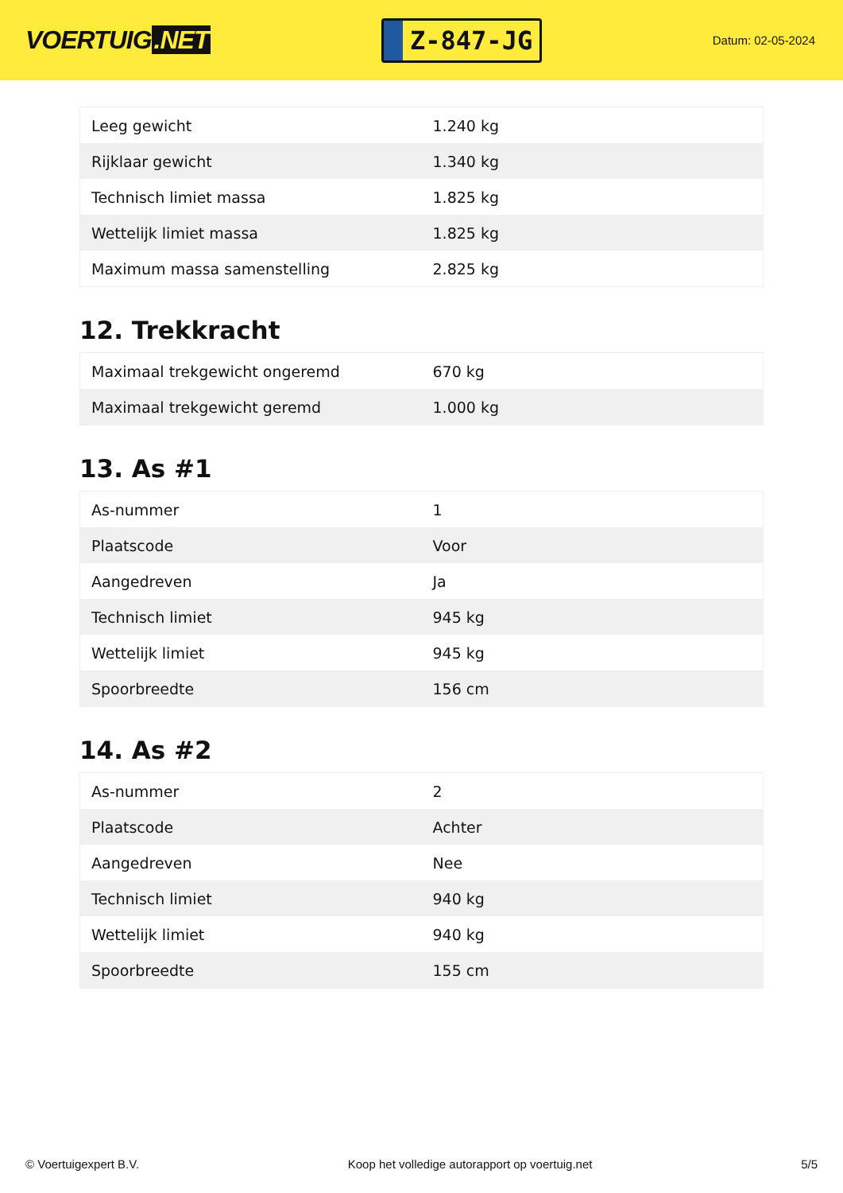VOERTUIG.NET
Z-847-JG
Datum: 02-05-2024
| Leeg gewicht | 1.240 kg |
| Rijklaar gewicht | 1.340 kg |
| Technisch limiet massa | 1.825 kg |
| Wettelijk limiet massa | 1.825 kg |
| Maximum massa samenstelling | 2.825 kg |
12. Trekkracht
| Maximaal trekgewicht ongeremd | 670 kg |
| Maximaal trekgewicht geremd | 1.000 kg |
13. As #1
| As-nummer | 1 |
| Plaatscode | Voor |
| Aangedreven | Ja |
| Technisch limiet | 945 kg |
| Wettelijk limiet | 945 kg |
| Spoorbreedte | 156 cm |
14. As #2
| As-nummer | 2 |
| Plaatscode | Achter |
| Aangedreven | Nee |
| Technisch limiet | 940 kg |
| Wettelijk limiet | 940 kg |
| Spoorbreedte | 155 cm |
© Voertuigexpert B.V. Koop het volledige autorapport op voertuig.net 5/5